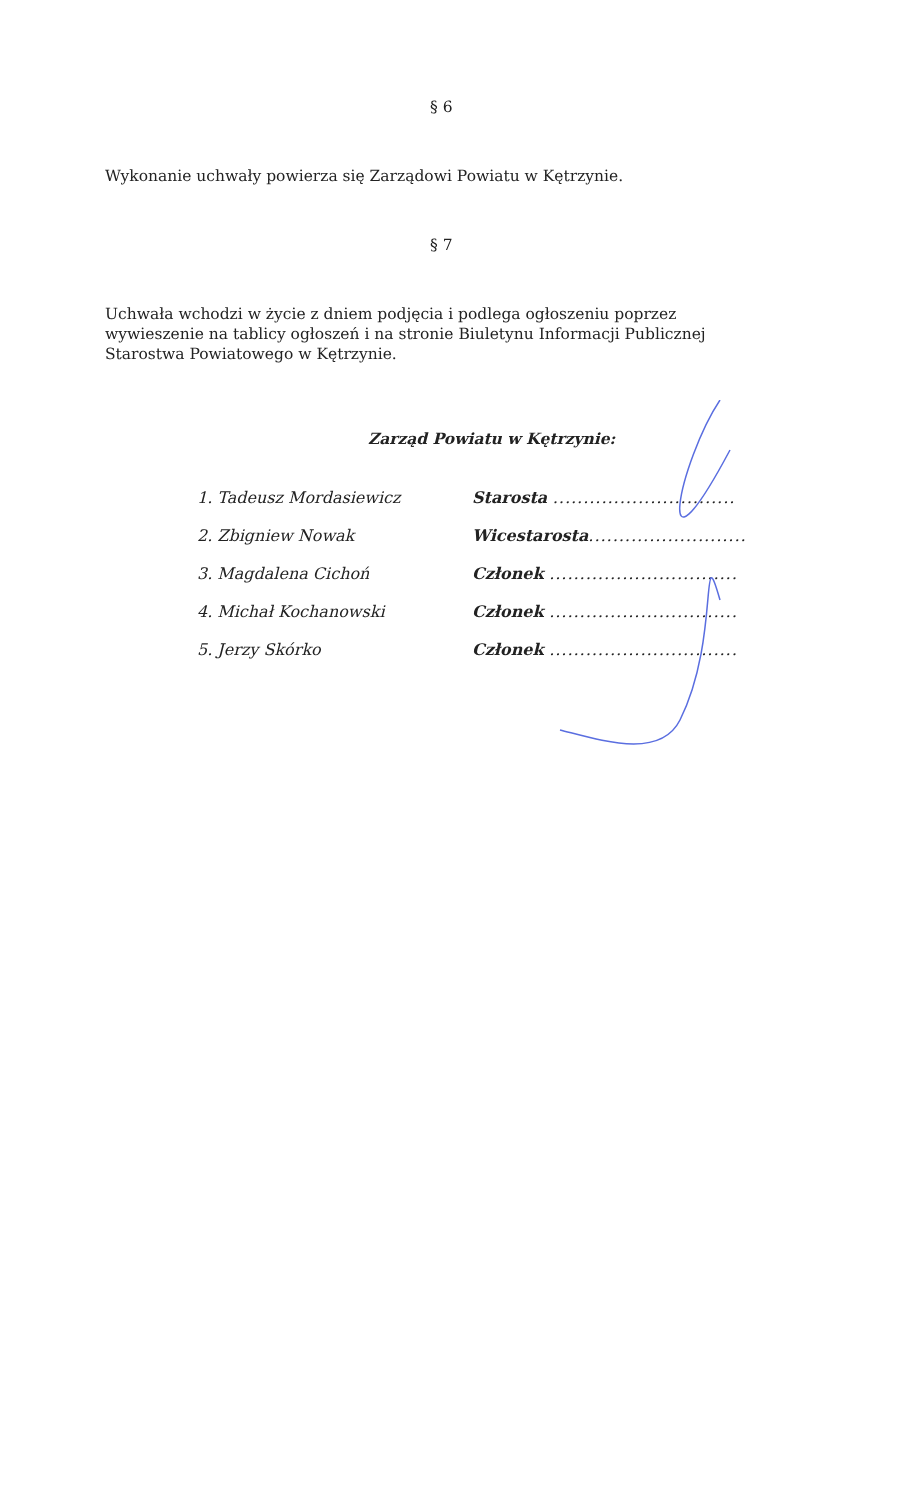§ 6
Wykonanie uchwały powierza się Zarządowi Powiatu w Kętrzynie.
§ 7
Uchwała wchodzi w życie z dniem podjęcia i podlega ogłoszeniu poprzez wywieszenie na tablicy ogłoszeń i na stronie Biuletynu Informacji Publicznej Starostwa Powiatowego w Kętrzynie.
Zarząd Powiatu w Kętrzynie:
1. Tadeusz Mordasiewicz
Starosta ..............................
2. Zbigniew Nowak
Wicestarosta..........................
3. Magdalena Cichoń
Członek ...............................
4. Michał Kochanowski
Członek ...............................
5. Jerzy Skórko
Członek ...............................